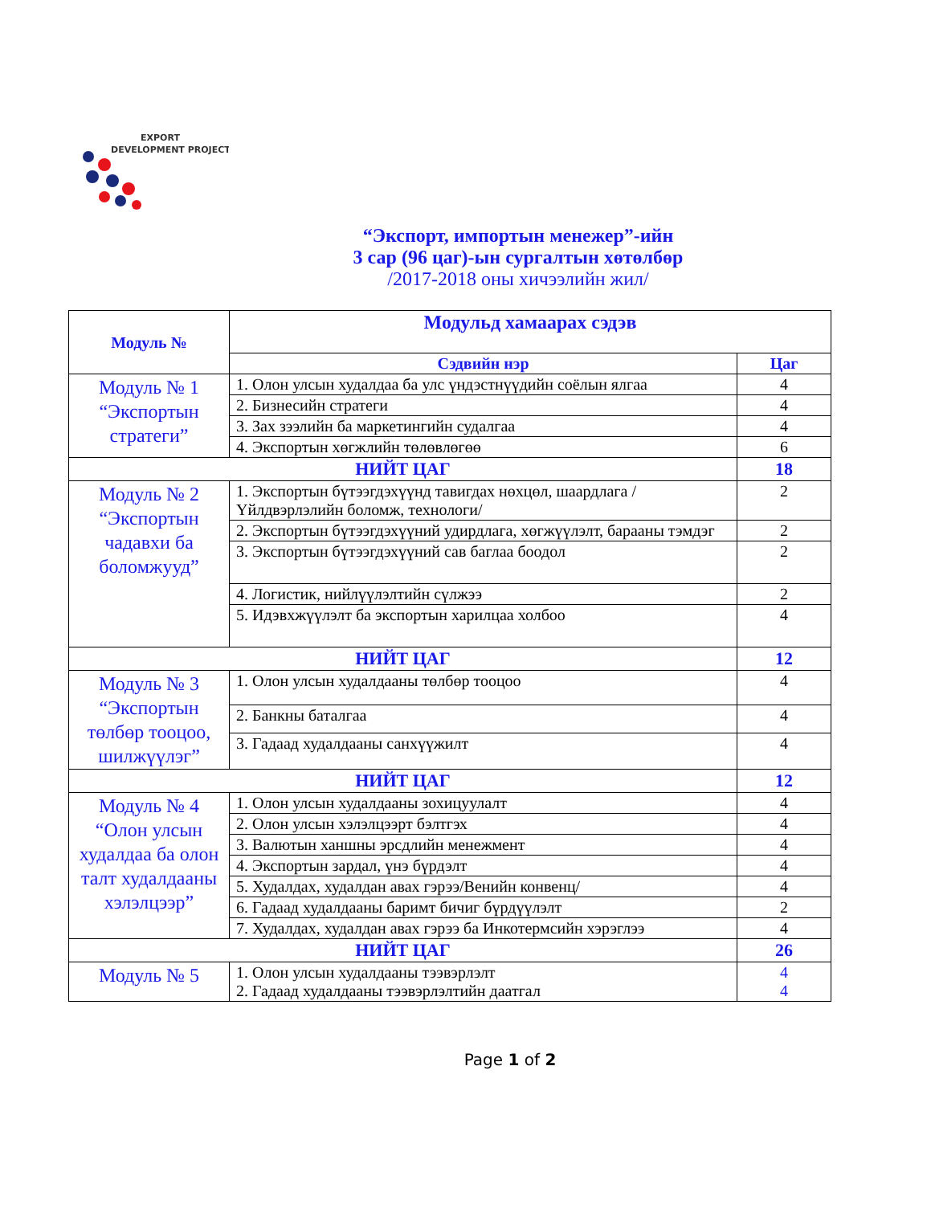EXPORT
DEVELOPMENT PROJECT
“Экспорт, импортын менежер”-ийн
3 сар (96 цаг)-ын сургалтын хөтөлбөр
/2017-2018 оны хичээлийн жил/
| Модуль № | Модульд хамаарах сэдэв | |
| --- | --- | --- |
| | Сэдвийн нэр | Цаг |
| Модуль № 1 “Экспортын стратеги” | 1. Олон улсын худалдаа ба улс үндэстнүүдийн соёлын ялгаа | 4 |
| | 2. Бизнесийн стратеги | 4 |
| | 3. Зах зээлийн ба маркетингийн судалгаа | 4 |
| | 4. Экспортын хөгжлийн төлөвлөгөө | 6 |
| НИЙТ ЦАГ | | 18 |
| Модуль № 2 “Экспортын чадавхи ба боломжууд” | 1. Экспортын бүтээгдэхүүнд тавигдах нөхцөл, шаардлага /Үйлдвэрлэлийн боломж, технологи/ | 2 |
| | 2. Экспортын бүтээгдэхүүний удирдлага, хөгжүүлэлт, барааны тэмдэг | 2 |
| | 3. Экспортын бүтээгдэхүүний сав баглаа боодол | 2 |
| | 4. Логистик, нийлүүлэлтийн сүлжээ | 2 |
| | 5. Идэвхжүүлэлт ба экспортын харилцаа холбоо | 4 |
| НИЙТ ЦАГ | | 12 |
| Модуль № 3 “Экспортын төлбөр тооцоо, шилжүүлэг” | 1. Олон улсын худалдааны төлбөр тооцоо | 4 |
| | 2. Банкны баталгаа | 4 |
| | 3. Гадаад худалдааны санхүүжилт | 4 |
| НИЙТ ЦАГ | | 12 |
| Модуль № 4 “Олон улсын худалдаа ба олон талт худалдааны хэлэлцээр” | 1. Олон улсын худалдааны зохицуулалт | 4 |
| | 2. Олон улсын хэлэлцээрт бэлтгэх | 4 |
| | 3. Валютын ханшны эрсдлийн менежмент | 4 |
| | 4. Экспортын зардал, үнэ бүрдэлт | 4 |
| | 5. Худалдах, худалдан авах гэрээ/Венийн конвенц/ | 4 |
| | 6. Гадаад худалдааны баримт бичиг бүрдүүлэлт | 2 |
| | 7. Худалдах, худалдан авах гэрээ ба Инкотермсийн хэрэглээ | 4 |
| НИЙТ ЦАГ | | 26 |
| Модуль № 5 | 1. Олон улсын худалдааны тээвэрлэлт 2. Гадаад худалдааны тээвэрлэлтийн даатгал | 4 4 |
Page 1 of 2